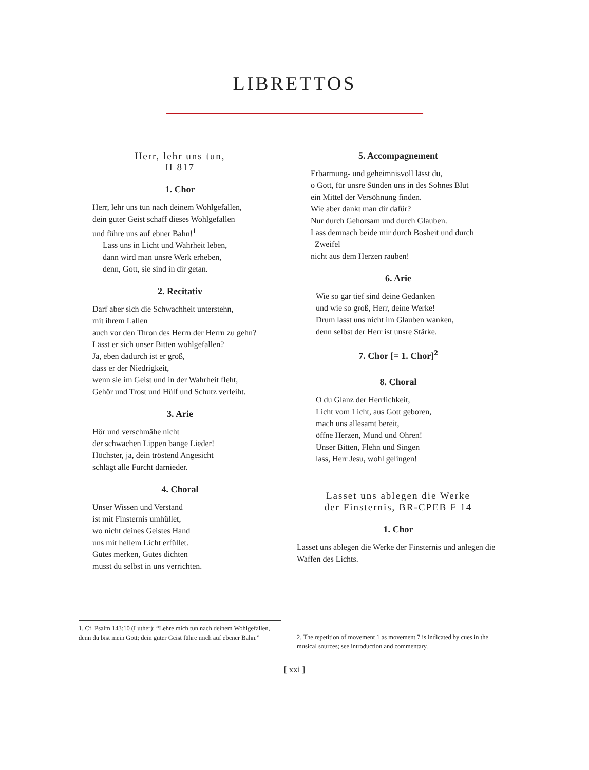LIBRETTOS
Herr, lehr uns tun,
H 817
1. Chor
Herr, lehr uns tun nach deinem Wohlgefallen,
dein guter Geist schaff dieses Wohlgefallen
und führe uns auf ebner Bahn!<sup>1</sup>
Lass uns in Licht und Wahrheit leben,
dann wird man unsre Werk erheben,
denn, Gott, sie sind in dir getan.
2. Recitativ
Darf aber sich die Schwachheit unterstehn,
mit ihrem Lallen
auch vor den Thron des Herrn der Herrn zu gehn?
Lässt er sich unser Bitten wohlgefallen?
Ja, eben dadurch ist er groß,
dass er der Niedrigkeit,
wenn sie im Geist und in der Wahrheit fleht,
Gehör und Trost und Hülf und Schutz verleiht.
3. Arie
Hör und verschmähe nicht
der schwachen Lippen bange Lieder!
Höchster, ja, dein tröstend Angesicht
schlägt alle Furcht darnieder.
4. Choral
Unser Wissen und Verstand
ist mit Finsternis umhüllet,
wo nicht deines Geistes Hand
uns mit hellem Licht erfüllet.
Gutes merken, Gutes dichten
musst du selbst in uns verrichten.
5. Accompagnement
Erbarmung- und geheimnisvoll lässt du,
o Gott, für unsre Sünden uns in des Sohnes Blut
ein Mittel der Versöhnung finden.
Wie aber dankt man dir dafür?
Nur durch Gehorsam und durch Glauben.
Lass demnach beide mir durch Bosheit und durch
Zweifel
nicht aus dem Herzen rauben!
6. Arie
Wie so gar tief sind deine Gedanken
und wie so groß, Herr, deine Werke!
Drum lasst uns nicht im Glauben wanken,
denn selbst der Herr ist unsre Stärke.
7. Chor [= 1. Chor]<sup>2</sup>
8. Choral
O du Glanz der Herrlichkeit,
Licht vom Licht, aus Gott geboren,
mach uns allesamt bereit,
öffne Herzen, Mund und Ohren!
Unser Bitten, Flehn und Singen
lass, Herr Jesu, wohl gelingen!
Lasset uns ablegen die Werke
der Finsternis, BR-CPEB F 14
1. Chor
Lasset uns ablegen die Werke der Finsternis und anlegen die Waffen des Lichts.
1. Cf. Psalm 143:10 (Luther): “Lehre mich tun nach deinem Wohlgefallen, denn du bist mein Gott; dein guter Geist führe mich auf ebener Bahn.”
2. The repetition of movement 1 as movement 7 is indicated by cues in the musical sources; see introduction and commentary.
[ xxi ]